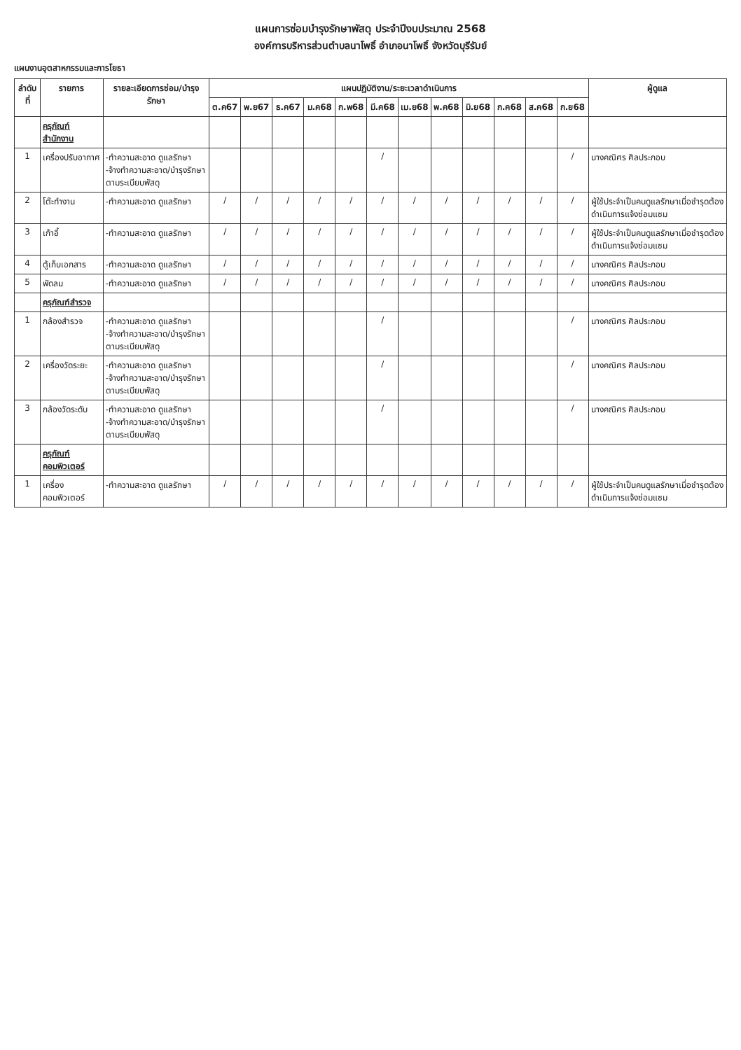แผนการซ่อมบำรุงรักษาพัสดุ ประจำปีงบประมาณ 2568
องค์การบริหารส่วนตำบลนาโพธิ์ อำเภอนาโพธิ์ จังหวัดบุรีรัมย์
แผนงานอุตสาหกรรมและการโยธา
| ลำดับที่ | รายการ | รายละเอียดการซ่อม/บำรุงรักษา | แผนปฏิบัติงาน/ระยะเวลาดำเนินการ | | | | | | | | | | | | ผู้ดูแล |
| --- | --- | --- | --- | --- | --- | --- | --- | --- | --- | --- | --- | --- | --- | --- | --- |
| | | | ต.ค67 | พ.ย67 | ธ.ค67 | ม.ค68 | ก.พ68 | มี.ค68 | เม.ย68 | พ.ค68 | มิ.ย68 | ก.ค68 | ส.ค68 | ก.ย68 | |
| | ครุภัณฑ์สำนักงาน | | | | | | | | | | | | | | |
| 1 | เครื่องปรับอากาศ | -ทำความสะอาด ดูแลรักษา -จ้างทำความสะอาด/บำรุงรักษาตามระเบียบพัสดุ | | | | | | / | | | | | | / | นางคณิศร ศิลประกอบ |
| 2 | โต๊ะทำงาน | -ทำความสะอาด ดูแลรักษา | / | / | / | / | / | / | / | / | / | / | / | / | ผู้ใช้ประจำเป็นคนดูแลรักษาเมื่อชำรุดต้องดำเนินการแจ้งซ่อมแซม |
| 3 | เก้าอี้ | -ทำความสะอาด ดูแลรักษา | / | / | / | / | / | / | / | / | / | / | / | / | ผู้ใช้ประจำเป็นคนดูแลรักษาเมื่อชำรุดต้องดำเนินการแจ้งซ่อมแซม |
| 4 | ตู้เก็บเอกสาร | -ทำความสะอาด ดูแลรักษา | / | / | / | / | / | / | / | / | / | / | / | / | นางคณิศร ศิลประกอบ |
| 5 | พัดลม | -ทำความสะอาด ดูแลรักษา | / | / | / | / | / | / | / | / | / | / | / | / | นางคณิศร ศิลประกอบ |
| | ครุภัณฑ์สำรวจ | | | | | | | | | | | | | | |
| 1 | กล้องสำรวจ | -ทำความสะอาด ดูแลรักษา -จ้างทำความสะอาด/บำรุงรักษาตามระเบียบพัสดุ | | | | | | / | | | | | | / | นางคณิศร ศิลประกอบ |
| 2 | เครื่องวัดระยะ | -ทำความสะอาด ดูแลรักษา -จ้างทำความสะอาด/บำรุงรักษาตามระเบียบพัสดุ | | | | | | / | | | | | | / | นางคณิศร ศิลประกอบ |
| 3 | กล้องวัดระดับ | -ทำความสะอาด ดูแลรักษา -จ้างทำความสะอาด/บำรุงรักษาตามระเบียบพัสดุ | | | | | | / | | | | | | / | นางคณิศร ศิลประกอบ |
| | ครุภัณฑ์คอมพิวเตอร์ | | | | | | | | | | | | | | |
| 1 | เครื่องคอมพิวเตอร์ | -ทำความสะอาด ดูแลรักษา | / | / | / | / | / | / | / | / | / | / | / | / | ผู้ใช้ประจำเป็นคนดูแลรักษาเมื่อชำรุดต้องดำเนินการแจ้งซ่อมแซม |